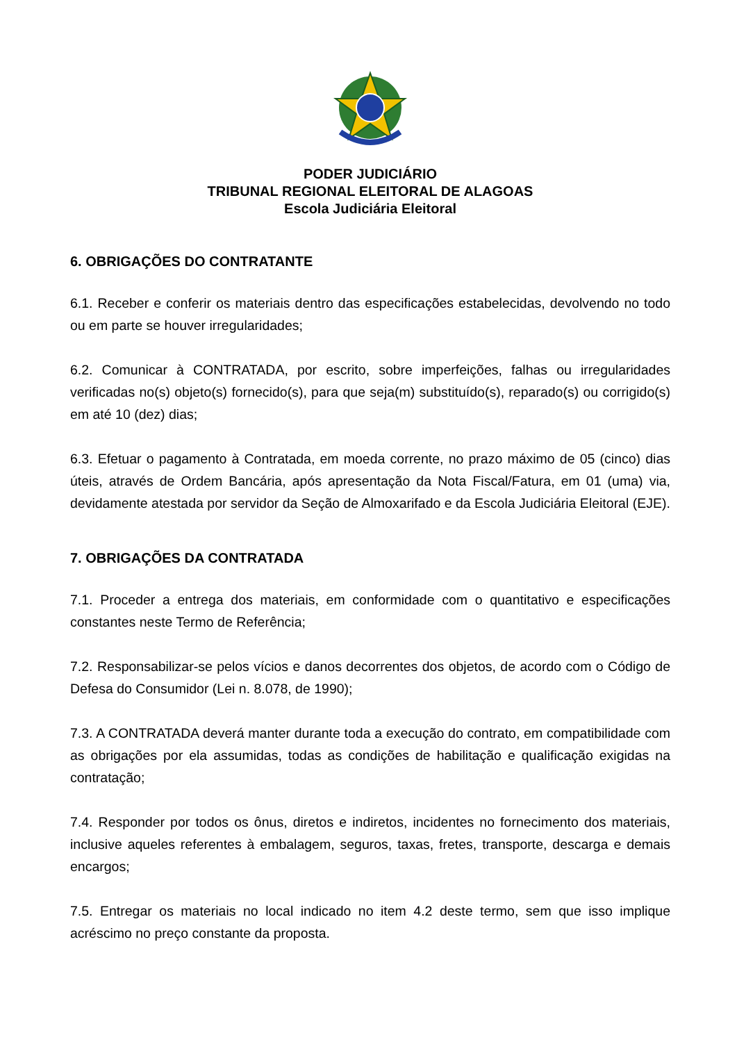PODER JUDICIÁRIO
TRIBUNAL REGIONAL ELEITORAL DE ALAGOAS
Escola Judiciária Eleitoral
6. OBRIGAÇÕES DO CONTRATANTE
6.1. Receber e conferir os materiais dentro das especificações estabelecidas, devolvendo no todo ou em parte se houver irregularidades;
6.2. Comunicar à CONTRATADA, por escrito, sobre imperfeições, falhas ou irregularidades verificadas no(s) objeto(s) fornecido(s), para que seja(m) substituído(s), reparado(s) ou corrigido(s) em até 10 (dez) dias;
6.3. Efetuar o pagamento à Contratada, em moeda corrente, no prazo máximo de 05 (cinco) dias úteis, através de Ordem Bancária, após apresentação da Nota Fiscal/Fatura, em 01 (uma) via, devidamente atestada por servidor da Seção de Almoxarifado e da Escola Judiciária Eleitoral (EJE).
7. OBRIGAÇÕES DA CONTRATADA
7.1. Proceder a entrega dos materiais, em conformidade com o quantitativo e especificações constantes neste Termo de Referência;
7.2. Responsabilizar-se pelos vícios e danos decorrentes dos objetos, de acordo com o Código de Defesa do Consumidor (Lei n. 8.078, de 1990);
7.3. A CONTRATADA deverá manter durante toda a execução do contrato, em compatibilidade com as obrigações por ela assumidas, todas as condições de habilitação e qualificação exigidas na contratação;
7.4. Responder por todos os ônus, diretos e indiretos, incidentes no fornecimento dos materiais, inclusive aqueles referentes à embalagem, seguros, taxas, fretes, transporte, descarga e demais encargos;
7.5. Entregar os materiais no local indicado no item 4.2 deste termo, sem que isso implique acréscimo no preço constante da proposta.